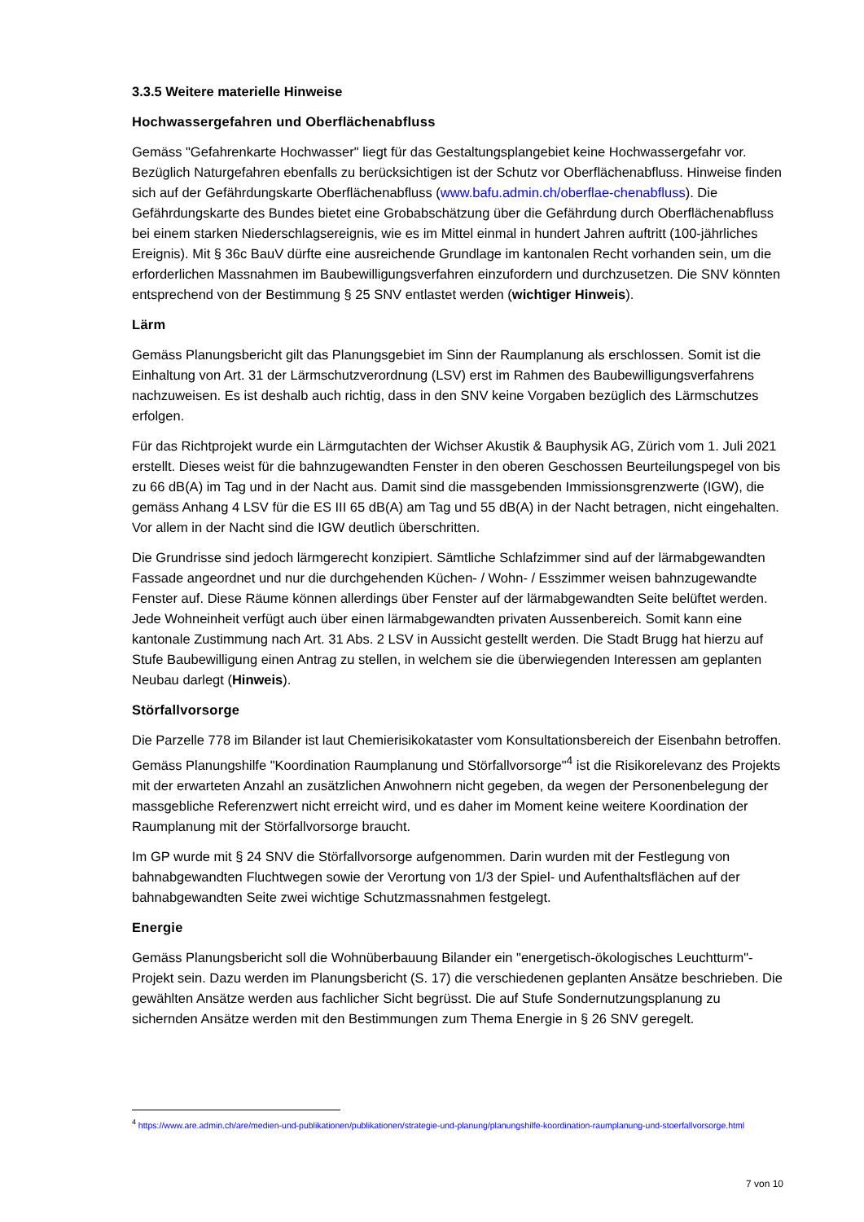3.3.5 Weitere materielle Hinweise
Hochwassergefahren und Oberflächenabfluss
Gemäss "Gefahrenkarte Hochwasser" liegt für das Gestaltungsplangebiet keine Hochwassergefahr vor. Bezüglich Naturgefahren ebenfalls zu berücksichtigen ist der Schutz vor Oberflächenabfluss. Hinweise finden sich auf der Gefährdungskarte Oberflächenabfluss (www.bafu.admin.ch/oberflae-chenabfluss). Die Gefährdungskarte des Bundes bietet eine Grobabschätzung über die Gefährdung durch Oberflächenabfluss bei einem starken Niederschlagsereignis, wie es im Mittel einmal in hundert Jahren auftritt (100-jährliches Ereignis). Mit § 36c BauV dürfte eine ausreichende Grundlage im kantonalen Recht vorhanden sein, um die erforderlichen Massnahmen im Baubewilligungsverfahren einzufordern und durchzusetzen. Die SNV könnten entsprechend von der Bestimmung § 25 SNV entlastet werden (wichtiger Hinweis).
Lärm
Gemäss Planungsbericht gilt das Planungsgebiet im Sinn der Raumplanung als erschlossen. Somit ist die Einhaltung von Art. 31 der Lärmschutzverordnung (LSV) erst im Rahmen des Baubewilligungsverfahrens nachzuweisen. Es ist deshalb auch richtig, dass in den SNV keine Vorgaben bezüglich des Lärmschutzes erfolgen.
Für das Richtprojekt wurde ein Lärmgutachten der Wichser Akustik & Bauphysik AG, Zürich vom 1. Juli 2021 erstellt. Dieses weist für die bahnzugewandten Fenster in den oberen Geschossen Beurteilungspegel von bis zu 66 dB(A) im Tag und in der Nacht aus. Damit sind die massgebenden Immissionsgrenzwerte (IGW), die gemäss Anhang 4 LSV für die ES III 65 dB(A) am Tag und 55 dB(A) in der Nacht betragen, nicht eingehalten. Vor allem in der Nacht sind die IGW deutlich überschritten.
Die Grundrisse sind jedoch lärmgerecht konzipiert. Sämtliche Schlafzimmer sind auf der lärmabgewandten Fassade angeordnet und nur die durchgehenden Küchen- / Wohn- / Esszimmer weisen bahnzugewandte Fenster auf. Diese Räume können allerdings über Fenster auf der lärmabgewandten Seite belüftet werden. Jede Wohneinheit verfügt auch über einen lärmabgewandten privaten Aussenbereich. Somit kann eine kantonale Zustimmung nach Art. 31 Abs. 2 LSV in Aussicht gestellt werden. Die Stadt Brugg hat hierzu auf Stufe Baubewilligung einen Antrag zu stellen, in welchem sie die überwiegenden Interessen am geplanten Neubau darlegt (Hinweis).
Störfallvorsorge
Die Parzelle 778 im Bilander ist laut Chemierisikokataster vom Konsultationsbereich der Eisenbahn betroffen. Gemäss Planungshilfe "Koordination Raumplanung und Störfallvorsorge"<sup>4</sup> ist die Risikorelevanz des Projekts mit der erwarteten Anzahl an zusätzlichen Anwohnern nicht gegeben, da wegen der Personenbelegung der massgebliche Referenzwert nicht erreicht wird, und es daher im Moment keine weitere Koordination der Raumplanung mit der Störfallvorsorge braucht.
Im GP wurde mit § 24 SNV die Störfallvorsorge aufgenommen. Darin wurden mit der Festlegung von bahnabgewandten Fluchtwegen sowie der Verortung von 1/3 der Spiel- und Aufenthaltsflächen auf der bahnabgewandten Seite zwei wichtige Schutzmassnahmen festgelegt.
Energie
Gemäss Planungsbericht soll die Wohnüberbauung Bilander ein "energetisch-ökologisches Leuchtturm"-Projekt sein. Dazu werden im Planungsbericht (S. 17) die verschiedenen geplanten Ansätze beschrieben. Die gewählten Ansätze werden aus fachlicher Sicht begrüsst. Die auf Stufe Sondernutzungsplanung zu sichernden Ansätze werden mit den Bestimmungen zum Thema Energie in § 26 SNV geregelt.
<sup>4</sup> https://www.are.admin.ch/are/medien-und-publikationen/publikationen/strategie-und-planung/planungshilfe-koordination-raumplanung-und-stoerfallvorsorge.html
7 von 10